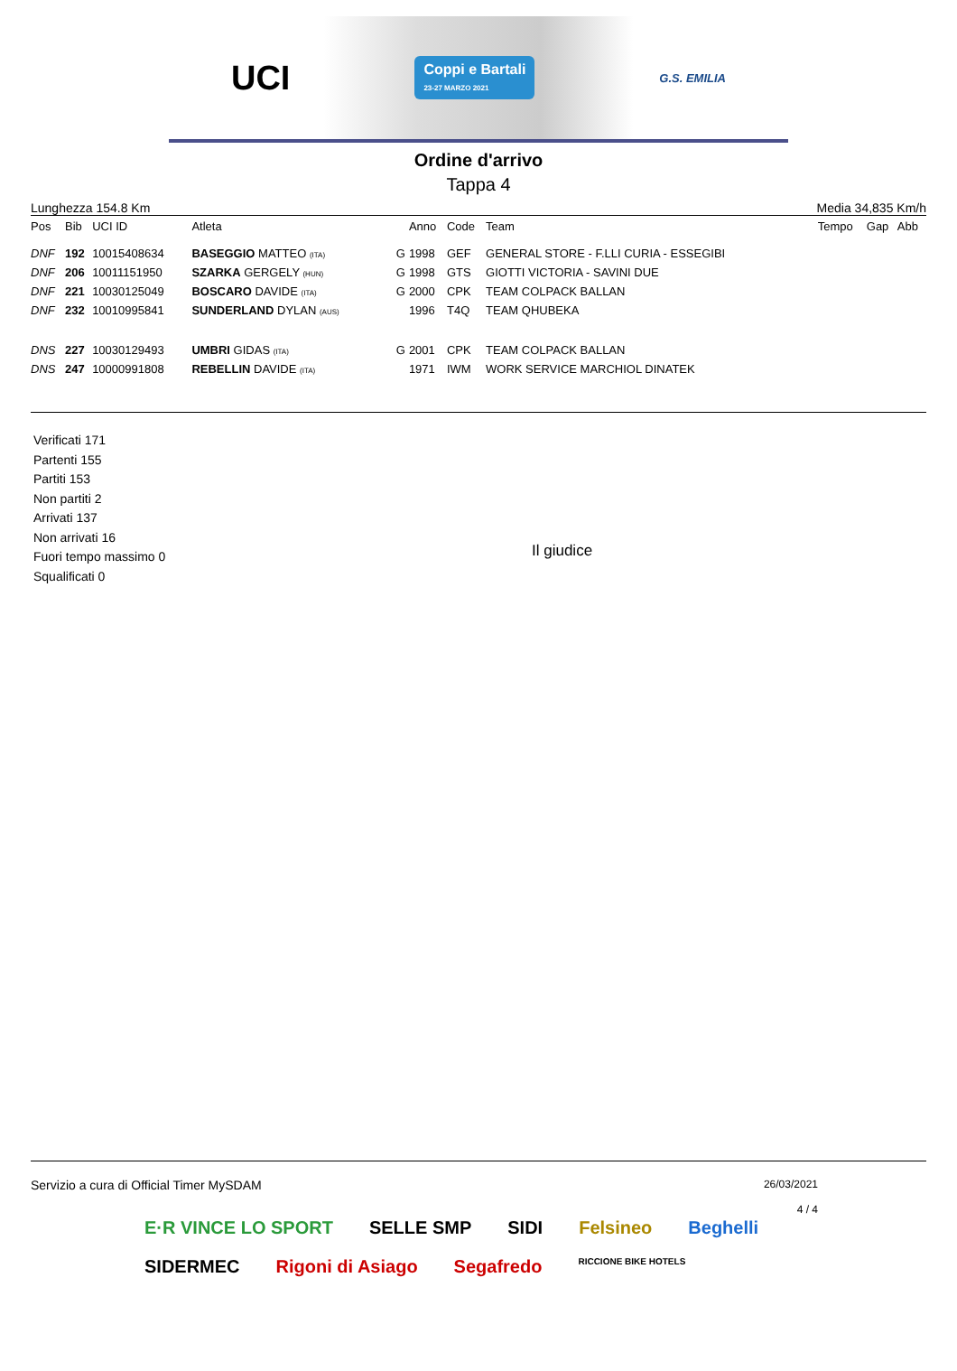UCI Coppi e Bartali
23-27 MARZO 2021 G.S. EMILIA
Ordine d'arrivo
Tappa 4
Lunghezza 154.8 Km Media 34,835 Km/h
| Pos | Bib | UCI ID | Atleta | | Anno | Code | Team | Tempo | Gap | Abb |
| --- | --- | --- | --- | --- | --- | --- | --- | --- | --- | --- |
| DNF | 192 | 10015408634 | BASEGGIO MATTEO (ITA) | G | 1998 | GEF | GENERAL STORE - F.LLI CURIA - ESSEGIBI | | | |
| DNF | 206 | 10011151950 | SZARKA GERGELY (HUN) | G | 1998 | GTS | GIOTTI VICTORIA - SAVINI DUE | | | |
| DNF | 221 | 10030125049 | BOSCARO DAVIDE (ITA) | G | 2000 | CPK | TEAM COLPACK BALLAN | | | |
| DNF | 232 | 10010995841 | SUNDERLAND DYLAN (AUS) | | 1996 | T4Q | TEAM QHUBEKA | | | |
| DNS | 227 | 10030129493 | UMBRI GIDAS (ITA) | G | 2001 | CPK | TEAM COLPACK BALLAN | | | |
| DNS | 247 | 10000991808 | REBELLIN DAVIDE (ITA) | | 1971 | IWM | WORK SERVICE MARCHIOL DINATEK | | | |
Verificati 171
Partenti 155
Partiti 153
Non partiti 2
Arrivati 137
Non arrivati 16
Fuori tempo massimo 0
Squalificati 0
Il giudice
Servizio a cura di Official Timer MySDAM 26/03/2021
4 / 4
E·R VINCE LO SPORT SELLE SMP SIDI Felsineo Beghelli SIDERMEC Rigoni di Asiago Segafredo RICCIONE BIKE HOTELS